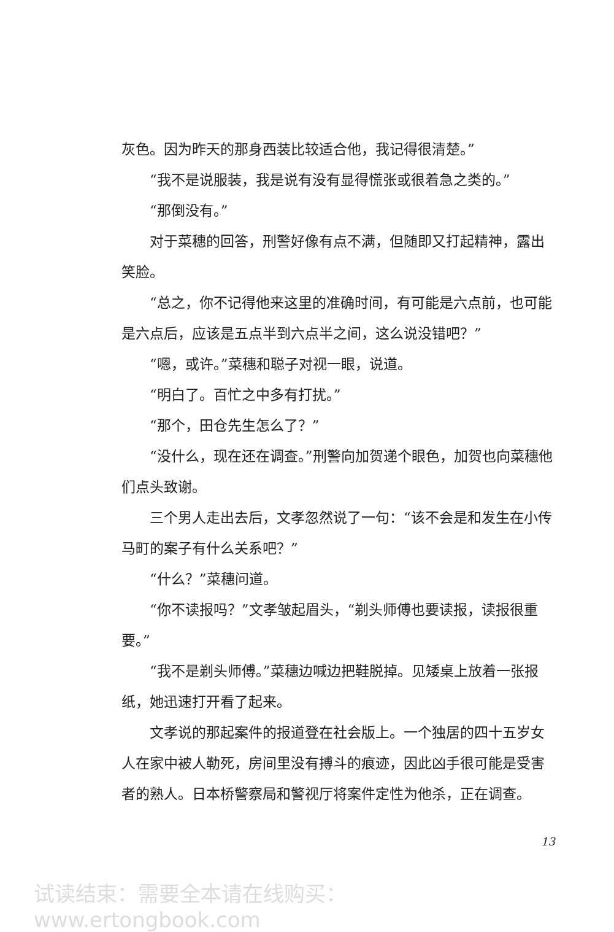灰色。因为昨天的那身西装比较适合他，我记得很清楚。”
“我不是说服装，我是说有没有显得慌张或很着急之类的。”
“那倒没有。”
对于菜穗的回答，刑警好像有点不满，但随即又打起精神，露出笑脸。
“总之，你不记得他来这里的准确时间，有可能是六点前，也可能是六点后，应该是五点半到六点半之间，这么说没错吧？”
“嗯，或许。”菜穗和聪子对视一眼，说道。
“明白了。百忙之中多有打扰。”
“那个，田仓先生怎么了？”
“没什么，现在还在调查。”刑警向加贺递个眼色，加贺也向菜穗他们点头致谢。
三个男人走出去后，文孝忽然说了一句：“该不会是和发生在小传马町的案子有什么关系吧？”
“什么？”菜穗问道。
“你不读报吗？”文孝皱起眉头，“剃头师傅也要读报，读报很重要。”
“我不是剃头师傅。”菜穗边喊边把鞋脱掉。见矮桌上放着一张报纸，她迅速打开看了起来。
文孝说的那起案件的报道登在社会版上。一个独居的四十五岁女人在家中被人勒死，房间里没有搏斗的痕迹，因此凶手很可能是受害者的熟人。日本桥警察局和警视厅将案件定性为他杀，正在调查。
13
试读结束：需要全本请在线购买： www.ertongbook.com